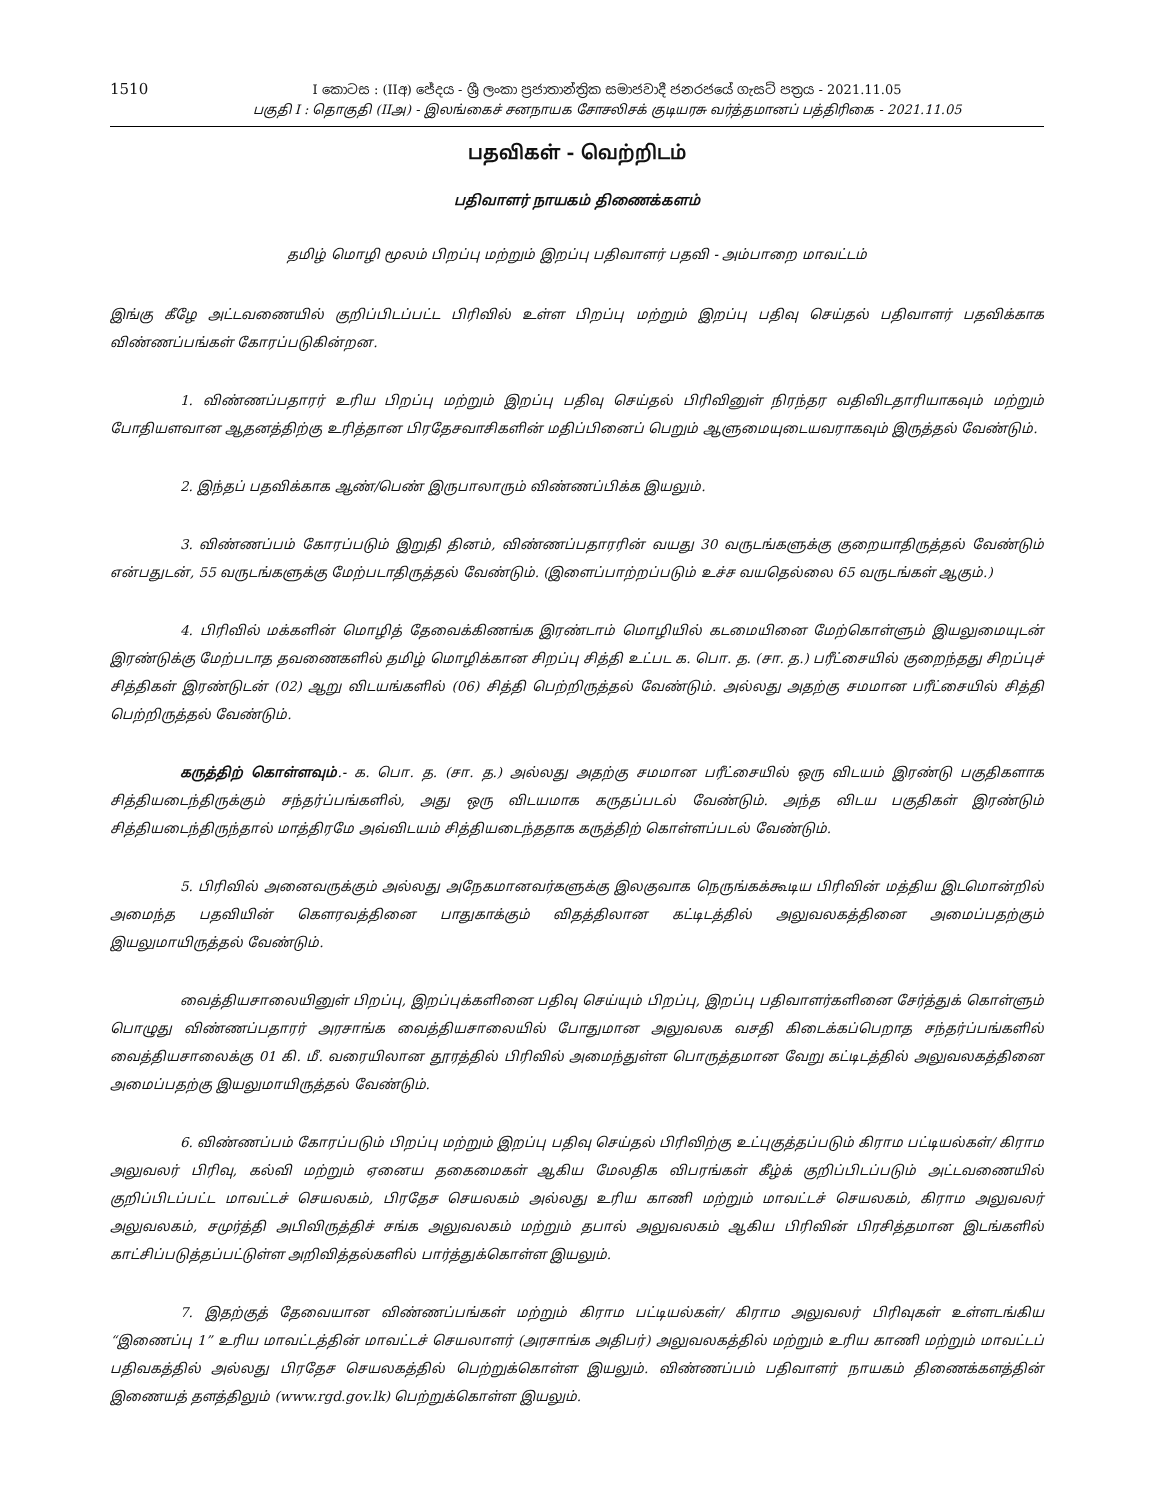1510
I කොටස : (IIඅ) ජේදය - ශ්‍රී ලංකා ප්‍රජාතාන්ත්‍රික සමාජවාදී ජනරජයේ ගැසට් පත්‍රය - 2021.11.05
பகுதி I : தொகுதி (IIஅ) - இலங்கைச் சனநாயக சோசலிசக் குடியரசு வர்த்தமானப் பத்திரிகை - 2021.11.05
பதவிகள் - வெற்றிடம்
பதிவாளர் நாயகம் திணைக்களம்
தமிழ் மொழி மூலம் பிறப்பு மற்றும் இறப்பு பதிவாளர் பதவி - அம்பாறை மாவட்டம்
இங்கு கீழே அட்டவணையில் குறிப்பிடப்பட்ட பிரிவில் உள்ள பிறப்பு மற்றும் இறப்பு பதிவு செய்தல் பதிவாளர் பதவிக்காக விண்ணப்பங்கள் கோரப்படுகின்றன.
1. விண்ணப்பதாரர் உரிய பிறப்பு மற்றும் இறப்பு பதிவு செய்தல் பிரிவினுள் நிரந்தர வதிவிடதாரியாகவும் மற்றும் போதியளவான ஆதனத்திற்கு உரித்தான பிரதேசவாசிகளின் மதிப்பினைப் பெறும் ஆளுமையுடையவராகவும் இருத்தல் வேண்டும்.
2. இந்தப் பதவிக்காக ஆண்/பெண் இருபாலாரும் விண்ணப்பிக்க இயலும்.
3. விண்ணப்பம் கோரப்படும் இறுதி தினம், விண்ணப்பதாரரின் வயது 30 வருடங்களுக்கு குறையாதிருத்தல் வேண்டும் என்பதுடன், 55 வருடங்களுக்கு மேற்படாதிருத்தல் வேண்டும். (இளைப்பாற்றப்படும் உச்ச வயதெல்லை 65 வருடங்கள் ஆகும்.)
4. பிரிவில் மக்களின் மொழித் தேவைக்கிணங்க இரண்டாம் மொழியில் கடமையினை மேற்கொள்ளும் இயலுமையுடன் இரண்டுக்கு மேற்படாத தவணைகளில் தமிழ் மொழிக்கான சிறப்பு சித்தி உட்பட க. பொ. த. (சா. த.) பரீட்சையில் குறைந்தது சிறப்புச் சித்திகள் இரண்டுடன் (02) ஆறு விடயங்களில் (06) சித்தி பெற்றிருத்தல் வேண்டும். அல்லது அதற்கு சமமான பரீட்சையில் சித்தி பெற்றிருத்தல் வேண்டும்.
கருத்திற் கொள்ளவும்.- க. பொ. த. (சா. த.) அல்லது அதற்கு சமமான பரீட்சையில் ஒரு விடயம் இரண்டு பகுதிகளாக சித்தியடைந்திருக்கும் சந்தர்ப்பங்களில், அது ஒரு விடயமாக கருதப்படல் வேண்டும். அந்த விடய பகுதிகள் இரண்டும் சித்தியடைந்திருந்தால் மாத்திரமே அவ்விடயம் சித்தியடைந்ததாக கருத்திற் கொள்ளப்படல் வேண்டும்.
5. பிரிவில் அனைவருக்கும் அல்லது அநேகமானவர்களுக்கு இலகுவாக நெருங்கக்கூடிய பிரிவின் மத்திய இடமொன்றில் அமைந்த பதவியின் கௌரவத்தினை பாதுகாக்கும் விதத்திலான கட்டிடத்தில் அலுவலகத்தினை அமைப்பதற்கும் இயலுமாயிருத்தல் வேண்டும்.
வைத்தியசாலையினுள் பிறப்பு, இறப்புக்களினை பதிவு செய்யும் பிறப்பு, இறப்பு பதிவாளர்களினை சேர்த்துக் கொள்ளும் பொழுது விண்ணப்பதாரர் அரசாங்க வைத்தியசாலையில் போதுமான அலுவலக வசதி கிடைக்கப்பெறாத சந்தர்ப்பங்களில் வைத்தியசாலைக்கு 01 கி. மீ. வரையிலான தூரத்தில் பிரிவில் அமைந்துள்ள பொருத்தமான வேறு கட்டிடத்தில் அலுவலகத்தினை அமைப்பதற்கு இயலுமாயிருத்தல் வேண்டும்.
6. விண்ணப்பம் கோரப்படும் பிறப்பு மற்றும் இறப்பு பதிவு செய்தல் பிரிவிற்கு உட்புகுத்தப்படும் கிராம பட்டியல்கள்/ கிராம அலுவலர் பிரிவு, கல்வி மற்றும் ஏனைய தகைமைகள் ஆகிய மேலதிக விபரங்கள் கீழ்க் குறிப்பிடப்படும் அட்டவணையில் குறிப்பிடப்பட்ட மாவட்டச் செயலகம், பிரதேச செயலகம் அல்லது உரிய காணி மற்றும் மாவட்டச் செயலகம், கிராம அலுவலர் அலுவலகம், சமுர்த்தி அபிவிருத்திச் சங்க அலுவலகம் மற்றும் தபால் அலுவலகம் ஆகிய பிரிவின் பிரசித்தமான இடங்களில் காட்சிப்படுத்தப்பட்டுள்ள அறிவித்தல்களில் பார்த்துக்கொள்ள இயலும்.
7. இதற்குத் தேவையான விண்ணப்பங்கள் மற்றும் கிராம பட்டியல்கள்/ கிராம அலுவலர் பிரிவுகள் உள்ளடங்கிய “இணைப்பு 1” உரிய மாவட்டத்தின் மாவட்டச் செயலாளர் (அரசாங்க அதிபர்) அலுவலகத்தில் மற்றும் உரிய காணி மற்றும் மாவட்டப் பதிவகத்தில் அல்லது பிரதேச செயலகத்தில் பெற்றுக்கொள்ள இயலும். விண்ணப்பம் பதிவாளர் நாயகம் திணைக்களத்தின் இணையத் தளத்திலும் (www.rgd.gov.lk) பெற்றுக்கொள்ள இயலும்.